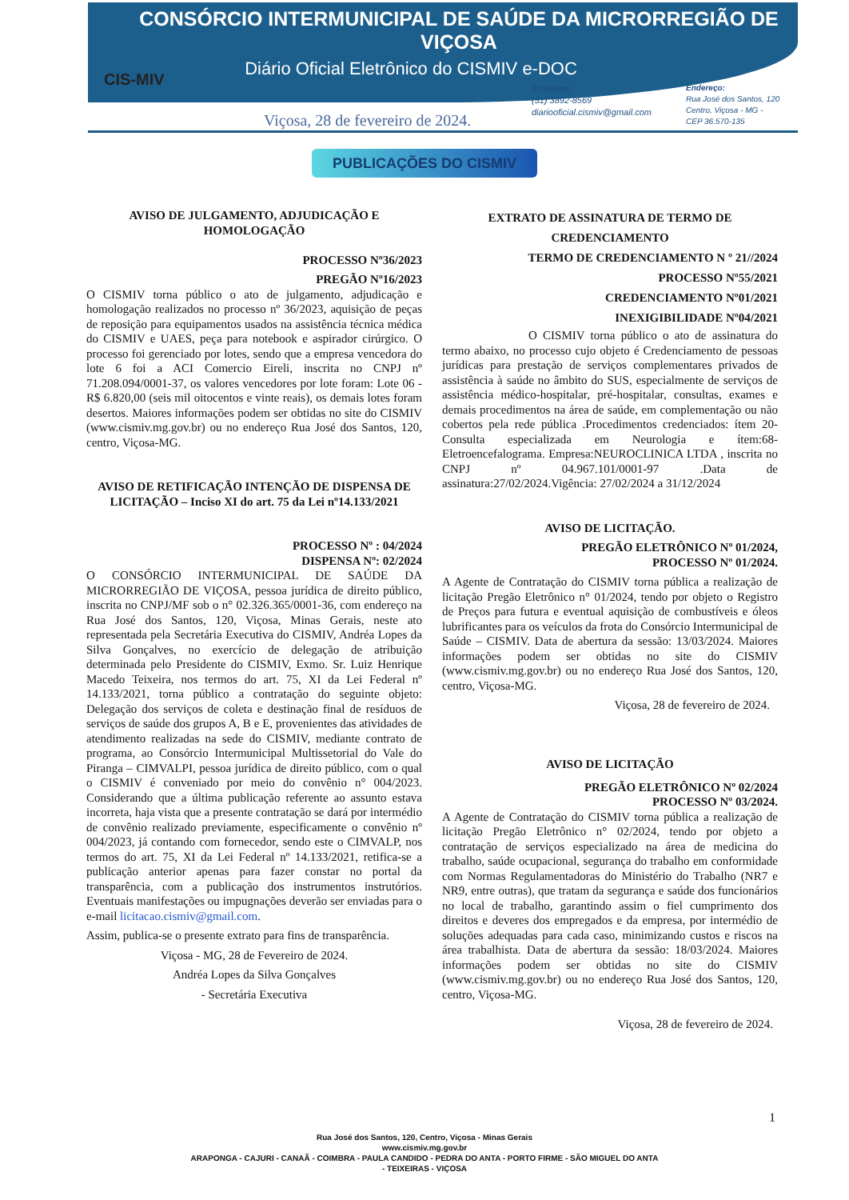CONSÓRCIO INTERMUNICIPAL DE SAÚDE DA MICRORREGIÃO DE VIÇOSA
Diário Oficial Eletrônico do CISMIV e-DOC
CIS-MIV
Viçosa, 28 de fevereiro de 2024.
Contatos:
(31) 3892-8569
diariooficial.cismiv@gmail.com
Endereço:
Rua José dos Santos, 120
Centro, Viçosa - MG -
CEP 36.570-135
PUBLICAÇÕES DO CISMIV
AVISO DE JULGAMENTO, ADJUDICAÇÃO E HOMOLOGAÇÃO
PROCESSO Nº36/2023
PREGÃO Nº16/2023
O CISMIV torna público o ato de julgamento, adjudicação e homologação realizados no processo nº 36/2023, aquisição de peças de reposição para equipamentos usados na assistência técnica médica do CISMIV e UAES, peça para notebook e aspirador cirúrgico. O processo foi gerenciado por lotes, sendo que a empresa vencedora do lote 6 foi a ACI Comercio Eireli, inscrita no CNPJ nº 71.208.094/0001-37, os valores vencedores por lote foram: Lote 06 - R$ 6.820,00 (seis mil oitocentos e vinte reais), os demais lotes foram desertos. Maiores informações podem ser obtidas no site do CISMIV (www.cismiv.mg.gov.br) ou no endereço Rua José dos Santos, 120, centro, Viçosa-MG.
AVISO DE RETIFICAÇÃO INTENÇÃO DE DISPENSA DE LICITAÇÃO – Inciso XI do art. 75 da Lei nº14.133/2021
PROCESSO Nº : 04/2024
DISPENSA Nº: 02/2024
O CONSÓRCIO INTERMUNICIPAL DE SAÚDE DA MICRORREGIÃO DE VIÇOSA, pessoa jurídica de direito público, inscrita no CNPJ/MF sob o n° 02.326.365/0001-36, com endereço na Rua José dos Santos, 120, Viçosa, Minas Gerais, neste ato representada pela Secretária Executiva do CISMIV, Andréa Lopes da Silva Gonçalves, no exercício de delegação de atribuição determinada pelo Presidente do CISMIV, Exmo. Sr. Luiz Henrique Macedo Teixeira, nos termos do art. 75, XI da Lei Federal nº 14.133/2021, torna público a contratação do seguinte objeto: Delegação dos serviços de coleta e destinação final de resíduos de serviços de saúde dos grupos A, B e E, provenientes das atividades de atendimento realizadas na sede do CISMIV, mediante contrato de programa, ao Consórcio Intermunicipal Multissetorial do Vale do Piranga – CIMVALPI, pessoa jurídica de direito público, com o qual o CISMIV é conveniado por meio do convênio n° 004/2023. Considerando que a última publicação referente ao assunto estava incorreta, haja vista que a presente contratação se dará por intermédio de convênio realizado previamente, especificamente o convênio nº 004/2023, já contando com fornecedor, sendo este o CIMVALP, nos termos do art. 75, XI da Lei Federal nº 14.133/2021, retifica-se a publicação anterior apenas para fazer constar no portal da transparência, com a publicação dos instrumentos instrutórios. Eventuais manifestações ou impugnações deverão ser enviadas para o e-mail licitacao.cismiv@gmail.com.
Assim, publica-se o presente extrato para fins de transparência.
Viçosa - MG, 28 de Fevereiro de 2024.
Andréa Lopes da Silva Gonçalves
- Secretária Executiva
EXTRATO DE ASSINATURA DE TERMO DE CREDENCIAMENTO
TERMO DE CREDENCIAMENTO N º 21//2024
PROCESSO Nº55/2021
CREDENCIAMENTO Nº01/2021
INEXIGIBILIDADE Nº04/2021
O CISMIV torna público o ato de assinatura do termo abaixo, no processo cujo objeto é Credenciamento de pessoas jurídicas para prestação de serviços complementares privados de assistência à saúde no âmbito do SUS, especialmente de serviços de assistência médico-hospitalar, pré-hospitalar, consultas, exames e demais procedimentos na área de saúde, em complementação ou não cobertos pela rede pública .Procedimentos credenciados: ítem 20-Consulta especializada em Neurologia e ítem:68- Eletroencefalograma. Empresa:NEUROCLINICA LTDA , inscrita no CNPJ nº 04.967.101/0001-97 .Data de assinatura:27/02/2024.Vigência: 27/02/2024 a 31/12/2024
AVISO DE LICITAÇÃO.
PREGÃO ELETRÔNICO Nº 01/2024,
PROCESSO Nº 01/2024.
A Agente de Contratação do CISMIV torna pública a realização de licitação Pregão Eletrônico n° 01/2024, tendo por objeto o Registro de Preços para futura e eventual aquisição de combustíveis e óleos lubrificantes para os veículos da frota do Consórcio Intermunicipal de Saúde – CISMIV. Data de abertura da sessão: 13/03/2024. Maiores informações podem ser obtidas no site do CISMIV (www.cismiv.mg.gov.br) ou no endereço Rua José dos Santos, 120, centro, Viçosa-MG.
Viçosa, 28 de fevereiro de 2024.
AVISO DE LICITAÇÃO
PREGÃO ELETRÔNICO Nº 02/2024
PROCESSO Nº 03/2024.
A Agente de Contratação do CISMIV torna pública a realização de licitação Pregão Eletrônico n° 02/2024, tendo por objeto a contratação de serviços especializado na área de medicina do trabalho, saúde ocupacional, segurança do trabalho em conformidade com Normas Regulamentadoras do Ministério do Trabalho (NR7 e NR9, entre outras), que tratam da segurança e saúde dos funcionários no local de trabalho, garantindo assim o fiel cumprimento dos direitos e deveres dos empregados e da empresa, por intermédio de soluções adequadas para cada caso, minimizando custos e riscos na área trabalhista. Data de abertura da sessão: 18/03/2024. Maiores informações podem ser obtidas no site do CISMIV (www.cismiv.mg.gov.br) ou no endereço Rua José dos Santos, 120, centro, Viçosa-MG.
Viçosa, 28 de fevereiro de 2024.
1
Rua José dos Santos, 120, Centro, Viçosa - Minas Gerais
www.cismiv.mg.gov.br
ARAPONGA - CAJURI - CANAÃ - COIMBRA - PAULA CANDIDO - PEDRA DO ANTA - PORTO FIRME - SÃO MIGUEL DO ANTA
- TEIXEIRAS - VIÇOSA